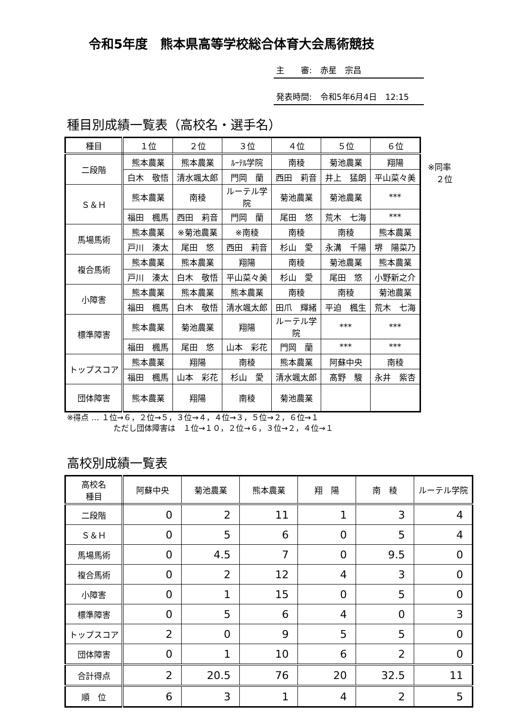令和5年度　熊本県高等学校総合体育大会馬術競技
主　　審:　赤星　宗昌
発表時間:　令和5年6月4日　12:15
種目別成績一覧表（高校名・選手名）
| 種目 | １位 | ２位 | ３位 | ４位 | ５位 | ６位 |
| --- | --- | --- | --- | --- | --- | --- |
| 二段階 | 熊本農業 | 熊本農業 | ﾙｰﾃﾙ学院 | 南稜 | 菊池農業 | 翔陽 |
| | 白木 敬悟 | 清水颯太郎 | 門岡 蘭 | 西田 莉音 | 井上 猛朗 | 平山菜々美 |
| Ｓ＆Ｈ | 熊本農業 | 南稜 | ルーテル学院 | 菊池農業 | 菊池農業 | *** |
| | 福田 楓馬 | 西田 莉音 | 門岡 蘭 | 尾田 悠 | 荒木 七海 | *** |
| 馬場馬術 | 熊本農業 | ※菊池農業 | ※南稜 | 南稜 | 南稜 | 熊本農業 |
| | 戸川 湊太 | 尾田 悠 | 西田 莉音 | 杉山 愛 | 永溝 千陽 | 堺 陽菜乃 |
| 複合馬術 | 熊本農業 | 熊本農業 | 翔陽 | 南稜 | 菊池農業 | 熊本農業 |
| | 戸川 湊太 | 白木 敬悟 | 平山菜々美 | 杉山 愛 | 尾田 悠 | 小野新之介 |
| 小障害 | 熊本農業 | 熊本農業 | 熊本農業 | 南稜 | 南稜 | 菊池農業 |
| | 福田 楓馬 | 白木 敬悟 | 清水颯太郎 | 田爪 輝緒 | 平迫 楓生 | 荒木 七海 |
| 標準障害 | 熊本農業 | 菊池農業 | 翔陽 | ルーテル学院 | *** | *** |
| | 福田 楓馬 | 尾田 悠 | 山本 彩花 | 門岡 蘭 | *** | *** |
| トップスコア | 熊本農業 | 翔陽 | 南稜 | 熊本農業 | 阿蘇中央 | 南稜 |
| | 福田 楓馬 | 山本 彩花 | 杉山 愛 | 清水颯太郎 | 髙野 駿 | 永井 紫杏 |
| 団体障害 | 熊本農業 | 翔陽 | 南稜 | 菊池農業 | | |
※同率
　２位
※得点 … １位→６，２位→５，３位→４，４位→３，５位→２，６位→１
　　　　　　ただし団体障害は　１位→１０，２位→６，３位→２，４位→１
高校別成績一覧表
| 高校名 種目 | 阿蘇中央 | 菊池農業 | 熊本農業 | 翔 陽 | 南 稜 | ルーテル学院 |
| --- | --- | --- | --- | --- | --- | --- |
| 二段階 | 0 | 2 | 11 | 1 | 3 | 4 |
| Ｓ＆Ｈ | 0 | 5 | 6 | 0 | 5 | 4 |
| 馬場馬術 | 0 | 4.5 | 7 | 0 | 9.5 | 0 |
| 複合馬術 | 0 | 2 | 12 | 4 | 3 | 0 |
| 小障害 | 0 | 1 | 15 | 0 | 5 | 0 |
| 標準障害 | 0 | 5 | 6 | 4 | 0 | 3 |
| トップスコア | 2 | 0 | 9 | 5 | 5 | 0 |
| 団体障害 | 0 | 1 | 10 | 6 | 2 | 0 |
| 合計得点 | 2 | 20.5 | 76 | 20 | 32.5 | 11 |
| 順 位 | 6 | 3 | 1 | 4 | 2 | 5 |